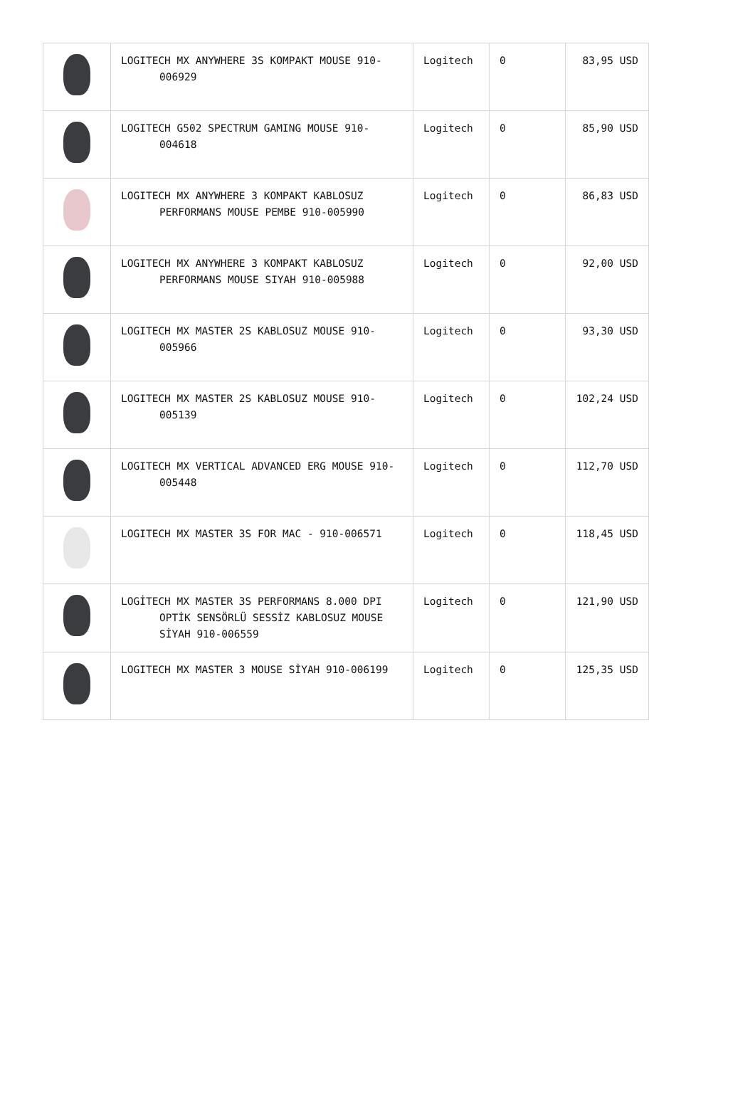| | LOGITECH MX ANYWHERE 3S KOMPAKT MOUSE 910-006929 | Logitech | 0 | 83,95 USD |
| | LOGITECH G502 SPECTRUM GAMING MOUSE 910-004618 | Logitech | 0 | 85,90 USD |
| | LOGITECH MX ANYWHERE 3 KOMPAKT KABLOSUZ PERFORMANS MOUSE PEMBE 910-005990 | Logitech | 0 | 86,83 USD |
| | LOGITECH MX ANYWHERE 3 KOMPAKT KABLOSUZ PERFORMANS MOUSE SIYAH 910-005988 | Logitech | 0 | 92,00 USD |
| | LOGITECH MX MASTER 2S KABLOSUZ MOUSE 910-005966 | Logitech | 0 | 93,30 USD |
| | LOGITECH MX MASTER 2S KABLOSUZ MOUSE 910-005139 | Logitech | 0 | 102,24 USD |
| | LOGITECH MX VERTICAL ADVANCED ERG MOUSE 910-005448 | Logitech | 0 | 112,70 USD |
| | LOGITECH MX MASTER 3S FOR MAC - 910-006571 | Logitech | 0 | 118,45 USD |
| | LOGİTECH MX MASTER 3S PERFORMANS 8.000 DPI OPTİK SENSÖRLÜ SESSİZ KABLOSUZ MOUSE SİYAH 910-006559 | Logitech | 0 | 121,90 USD |
| | LOGITECH MX MASTER 3 MOUSE SİYAH 910-006199 | Logitech | 0 | 125,35 USD |